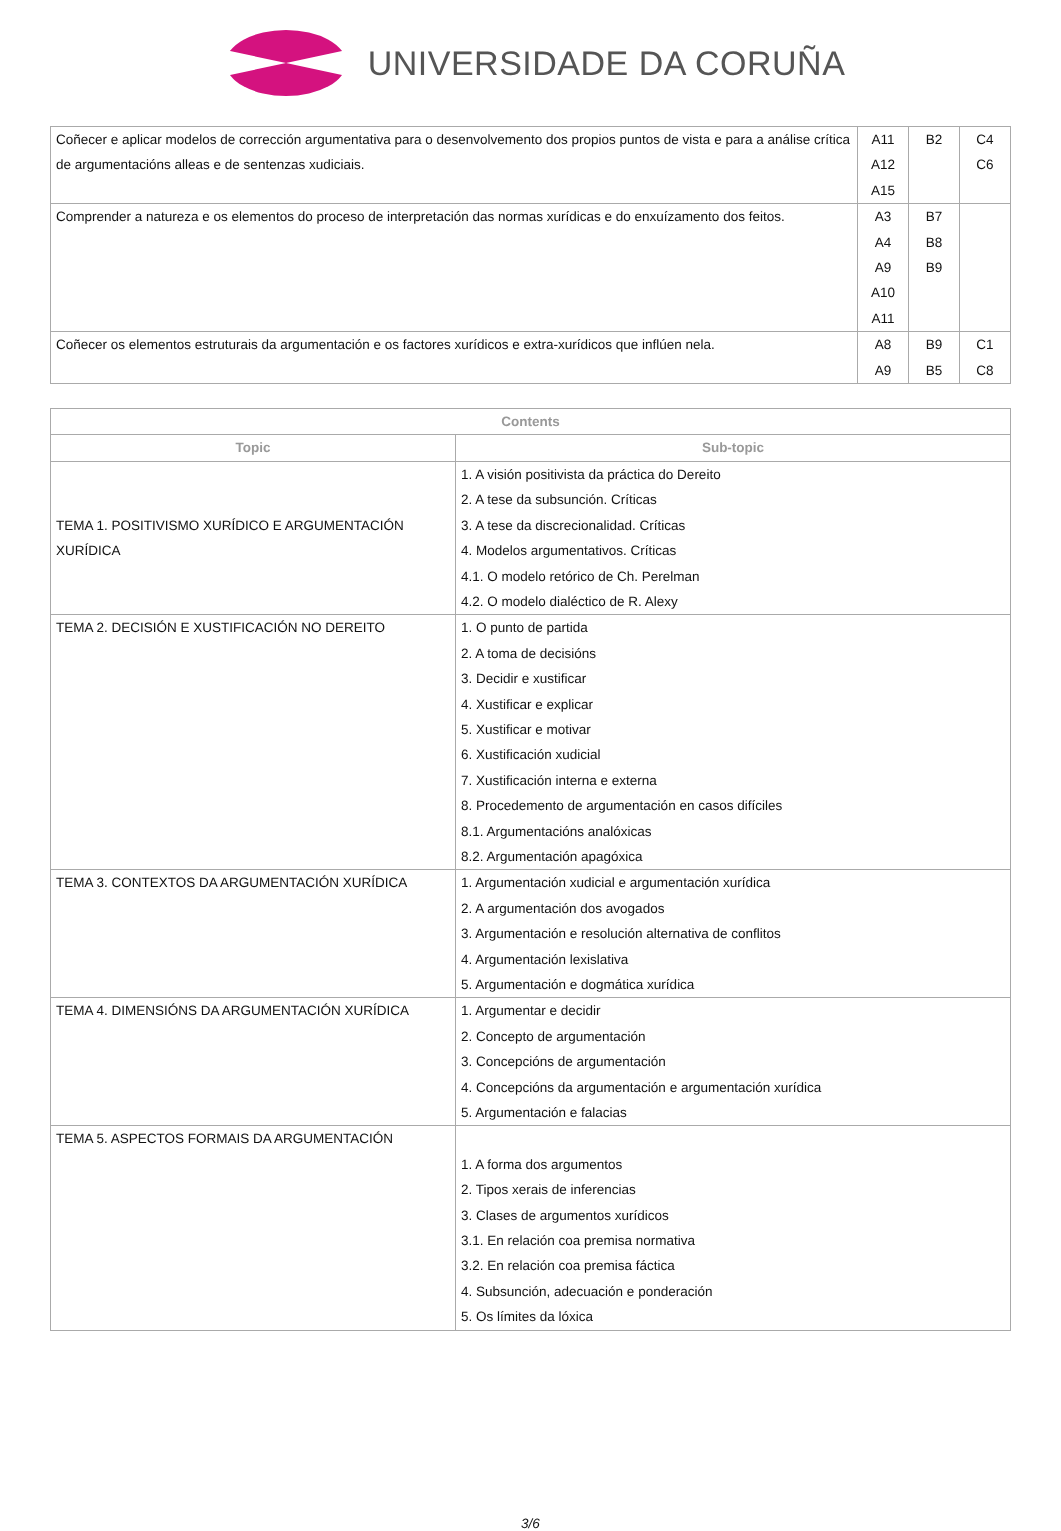UNIVERSIDADE DA CORUÑA
| Coñecer e aplicar modelos de corrección argumentativa para o desenvolvemento dos propios puntos de vista e para a análise crítica de argumentacións alleas e de sentenzas xudiciais. | A11 A12 A15 | B2 | C4 C6 |
| Comprender a natureza e os elementos do proceso de interpretación das normas xurídicas e do enxuízamento dos feitos. | A3 A4 A9 A10 A11 | B7 B8 B9 | |
| Coñecer os elementos estruturais da argumentación e os factores xurídicos e extra-xurídicos que inflúen nela. | A8 A9 | B9 B5 | C1 C8 |
| Contents | |
| --- | --- |
| Topic | Sub-topic |
| TEMA 1. POSITIVISMO XURÍDICO E ARGUMENTACIÓN XURÍDICA | 1. A visión positivista da práctica do Dereito 2. A tese da subsunción. Críticas 3. A tese da discrecionalidad. Críticas 4. Modelos argumentativos. Críticas 4.1. O modelo retórico de Ch. Perelman 4.2. O modelo dialéctico de R. Alexy |
| TEMA 2. DECISIÓN E XUSTIFICACIÓN NO DEREITO | 1. O punto de partida 2. A toma de decisións 3. Decidir e xustificar 4. Xustificar e explicar 5. Xustificar e motivar 6. Xustificación xudicial 7. Xustificación interna e externa 8. Procedemento de argumentación en casos difíciles 8.1. Argumentacións analóxicas 8.2. Argumentación apagóxica |
| TEMA 3. CONTEXTOS DA ARGUMENTACIÓN XURÍDICA | 1. Argumentación xudicial e argumentación xurídica 2. A argumentación dos avogados 3. Argumentación e resolución alternativa de conflitos 4. Argumentación lexislativa 5. Argumentación e dogmática xurídica |
| TEMA 4. DIMENSIÓNS DA ARGUMENTACIÓN XURÍDICA | 1. Argumentar e decidir 2. Concepto de argumentación 3. Concepcións de argumentación 4. Concepcións da argumentación e argumentación xurídica 5. Argumentación e falacias |
| TEMA 5. ASPECTOS FORMAIS DA ARGUMENTACIÓN | 1. A forma dos argumentos 2. Tipos xerais de inferencias 3. Clases de argumentos xurídicos 3.1. En relación coa premisa normativa 3.2. En relación coa premisa fáctica 4. Subsunción, adecuación e ponderación 5. Os límites da lóxica |
3/6